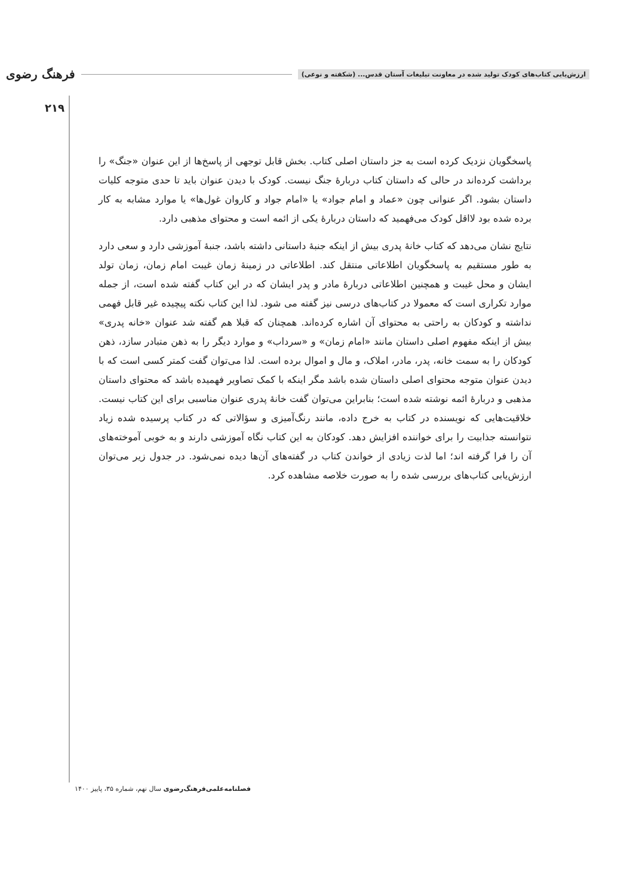ارزش‌یابی کتاب‌های کودک تولید شده در معاونت تبلیغات آستان قدس... (شکفته و نوعی) فرهنگ رضوی
۲۱۹
پاسخگویان نزدیک کرده است به جز داستان اصلی کتاب. بخش قابل توجهی از پاسخ‌ها از این عنوان «جنگ» را برداشت کرده‌اند در حالی که داستان کتاب دربارهٔ جنگ نیست. کودک با دیدن عنوان باید تا حدی متوجه کلیات داستان بشود. اگر عنوانی چون «عماد و امام جواد» یا «امام جواد و کاروان غول‌ها» یا موارد مشابه به کار برده شده بود لااقل کودک می‌فهمید که داستان دربارهٔ یکی از ائمه است و محتوای مذهبی دارد.
نتایج نشان می‌دهد که کتاب خانهٔ پدری بیش از اینکه جنبهٔ داستانی داشته باشد، جنبهٔ آموزشی دارد و سعی دارد به طور مستقیم به پاسخگویان اطلاعاتی منتقل کند. اطلاعاتی در زمینهٔ زمان غیبت امام زمان، زمان تولد ایشان و محل غیبت و همچنین اطلاعاتی دربارهٔ مادر و پدر ایشان که در این کتاب گفته شده است، از جمله موارد تکراری است که معمولا در کتاب‌های درسی نیز گفته می شود. لذا این کتاب نکته پیچیده غیر قابل فهمی نداشته و کودکان به راحتی به محتوای آن اشاره کرده‌اند. همچنان که قبلا هم گفته شد عنوان «خانه پدری» بیش از اینکه مفهوم اصلی داستان مانند «امام زمان» و «سرداب» و موارد دیگر را به ذهن متبادر سازد، ذهن کودکان را به سمت خانه، پدر، مادر، املاک، و مال و اموال برده است. لذا می‌توان گفت کمتر کسی است که با دیدن عنوان متوجه محتوای اصلی داستان شده باشد مگر اینکه با کمک تصاویر فهمیده باشد که محتوای داستان مذهبی و دربارهٔ ائمه نوشته شده است؛ بنابراین می‌توان گفت خانهٔ پدری عنوان مناسبی برای این کتاب نیست. خلاقیت‌هایی که نویسنده در کتاب به خرج داده، مانند رنگ‌آمیزی و سؤالاتی که در کتاب پرسیده شده زیاد نتوانسته جذابیت را برای خواننده افزایش دهد. کودکان به این کتاب نگاه آموزشی دارند و به خوبی آموخته‌های آن را فرا گرفته اند؛ اما لذت زیادی از خواندن کتاب در گفته‌های آن‌ها دیده نمی‌شود. در جدول زیر می‌توان ارزش‌یابی کتاب‌های بررسی شده را به صورت خلاصه مشاهده کرد.
فصلنامه‌علمی‌فرهنگ‌رضوی سال نهم، شماره ۳۵، پاییز ۱۴۰۰